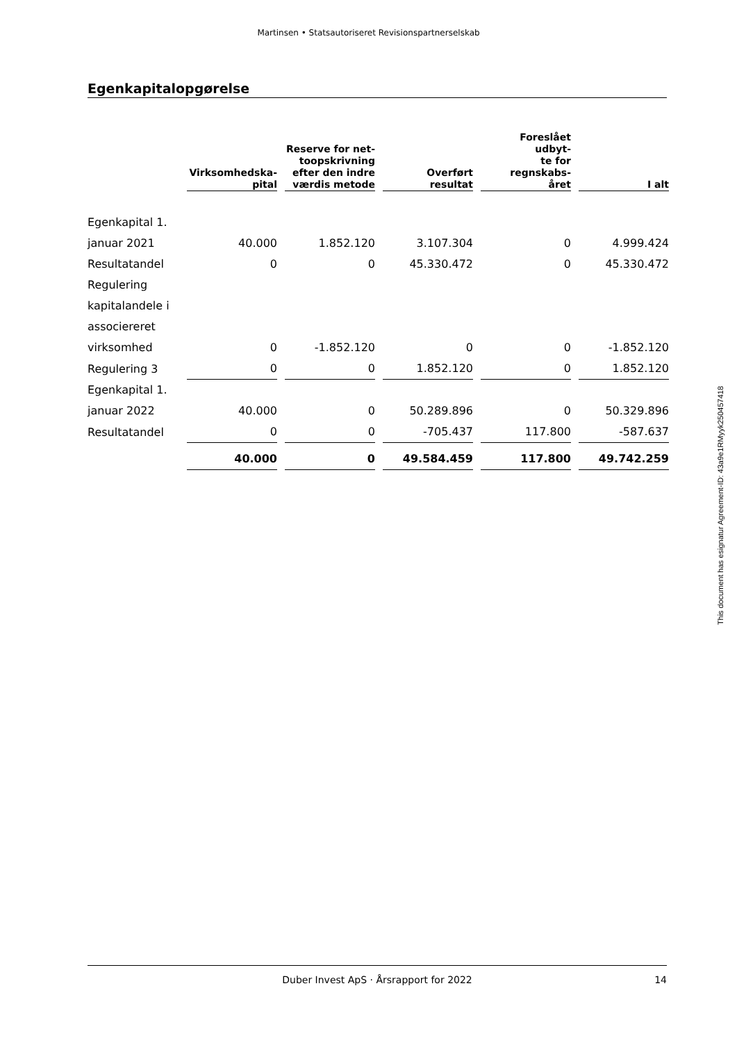Martinsen • Statsautoriseret Revisionspartnerselskab
Egenkapitalopgørelse
| | Virksomhedska- pital | Reserve for net- toopskrivning efter den indre værdis metode | Overført resultat | Foreslået udbyt- te for regnskabs- året | I alt |
| --- | --- | --- | --- | --- | --- |
| Egenkapital 1. januar 2021 | 40.000 | 1.852.120 | 3.107.304 | 0 | 4.999.424 |
| Resultatandel | 0 | 0 | 45.330.472 | 0 | 45.330.472 |
| Regulering kapitalandele i associereret virksomhed | 0 | -1.852.120 | 0 | 0 | -1.852.120 |
| Regulering 3 | 0 | 0 | 1.852.120 | 0 | 1.852.120 |
| Egenkapital 1. januar 2022 | 40.000 | 0 | 50.289.896 | 0 | 50.329.896 |
| Resultatandel | 0 | 0 | -705.437 | 117.800 | -587.637 |
| | 40.000 | 0 | 49.584.459 | 117.800 | 49.742.259 |
This document has esignatur Agreement-ID: 43a9e1RMyyk250457418
Duber Invest ApS · Årsrapport for 2022 14